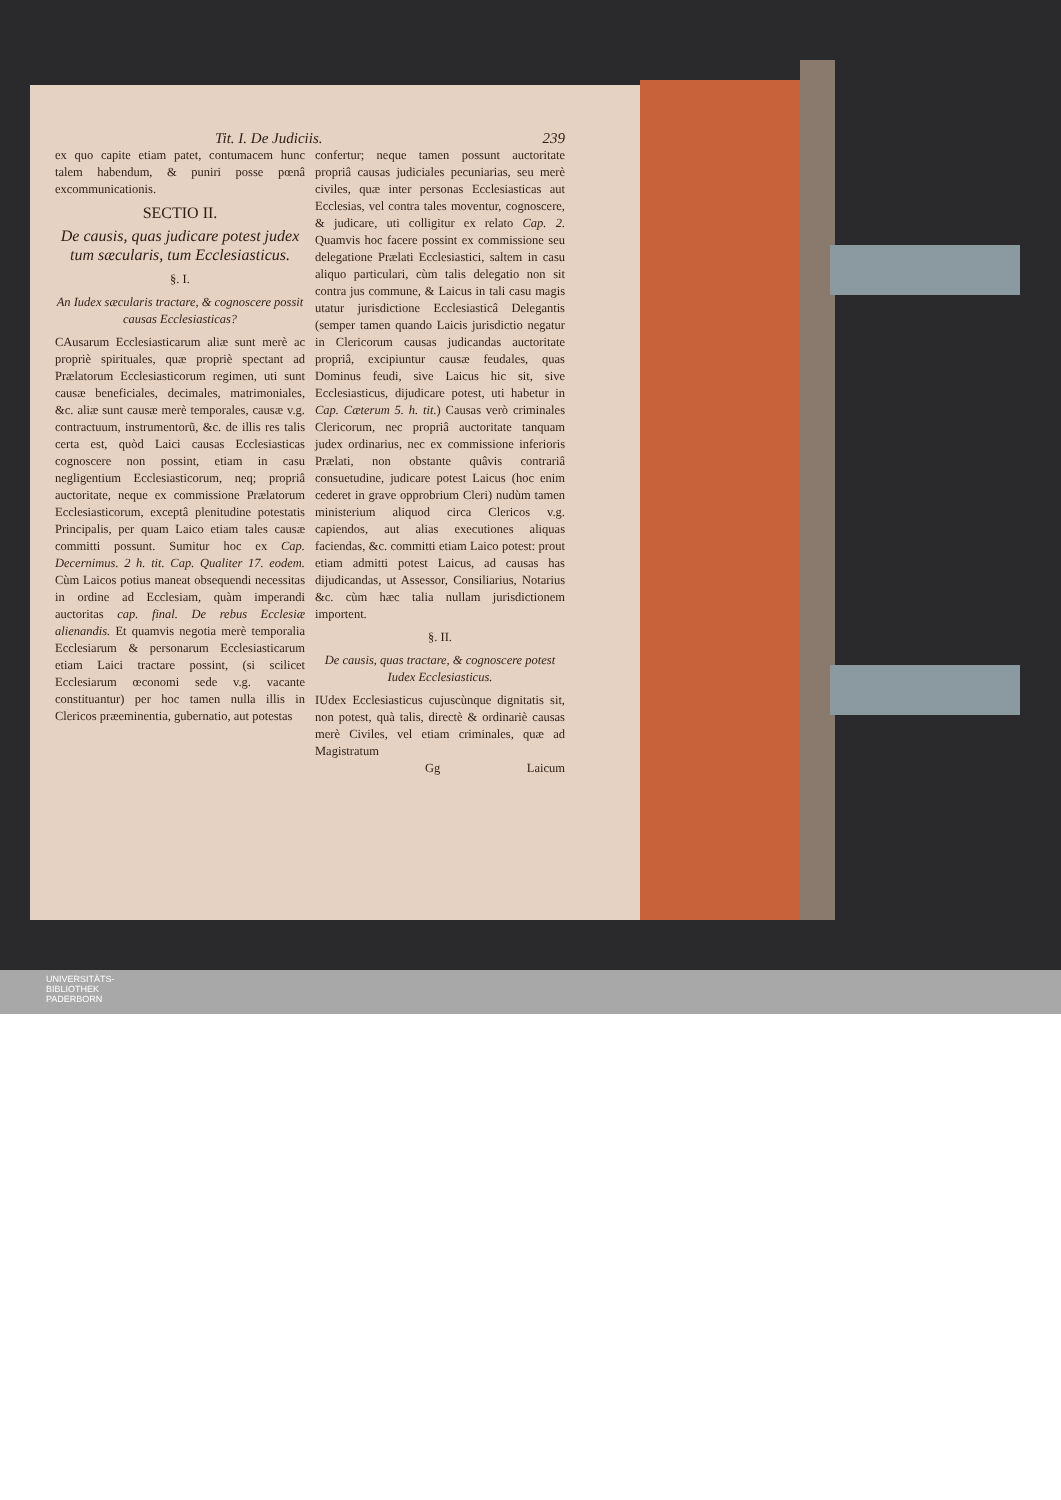Tit. I. De Judiciis. 239
ex quo capite etiam patet, contumacem hunc talem habendum, & puniri posse pœnâ excommunicationis.
SECTIO II.
De causis, quas judicare potest judex tum sæcularis, tum Ecclesiasticus.
§. I.
An Iudex sæcularis tractare, & cognoscere possit causas Ecclesiasticas?
CAusarum Ecclesiasticarum aliæ sunt merè ac propriè spirituales, quæ propriè spectant ad Prælatorum Ecclesiasticorum regimen, uti sunt causæ beneficiales, decimales, matrimoniales, &c. aliæ sunt causæ merè temporales, causæ v.g. contractuum, instrumentorũ, &c. de illis res talis certa est, quòd Laici causas Ecclesiasticas cognoscere non possint, etiam in casu negligentium Ecclesiasticorum, neq; propriâ auctoritate, neque ex commissione Prælatorum Ecclesiasticorum, exceptâ plenitudine potestatis Principalis, per quam Laico etiam tales causæ committi possunt. Sumitur hoc ex Cap. Decernimus. 2 h. tit. Cap. Qualiter 17. eodem. Cùm Laicos potius maneat obsequendi necessitas in ordine ad Ecclesiam, quàm imperandi auctoritas cap. final. De rebus Ecclesiæ alienandis. Et quamvis negotia merè temporalia Ecclesiarum & personarum Ecclesiasticarum etiam Laici tractare possint, (si scilicet Ecclesiarum œconomi sede v.g. vacante constituantur) per hoc tamen nulla illis in Clericos præeminentia, gubernatio, aut potestas
confertur; neque tamen possunt auctoritate propriâ causas judiciales pecuniarias, seu merè civiles, quæ inter personas Ecclesiasticas aut Ecclesias, vel contra tales moventur, cognoscere, & judicare, uti colligitur ex relato Cap. 2. Quamvis hoc facere possint ex commissione seu delegatione Prælati Ecclesiastici, saltem in casu aliquo particulari, cùm talis delegatio non sit contra jus commune, & Laicus in tali casu magis utatur jurisdictione Ecclesiasticâ Delegantis (semper tamen quando Laicis jurisdictio negatur in Clericorum causas judicandas auctoritate propriâ, excipiuntur causæ feudales, quas Dominus feudi, sive Laicus hic sit, sive Ecclesiasticus, dijudicare potest, uti habetur in Cap. Cæterum 5. h. tit.) Causas verò criminales Clericorum, nec propriâ auctoritate tanquam judex ordinarius, nec ex commissione inferioris Prælati, non obstante quâvis contrariâ consuetudine, judicare potest Laicus (hoc enim cederet in grave opprobrium Cleri) nudùm tamen ministerium aliquod circa Clericos v.g. capiendos, aut alias executiones aliquas faciendas, &c. committi etiam Laico potest: prout etiam admitti potest Laicus, ad causas has dijudicandas, ut Assessor, Consiliarius, Notarius &c. cùm hæc talia nullam jurisdictionem importent.
§. II.
De causis, quas tractare, & cognoscere potest Iudex Ecclesiasticus.
IUdex Ecclesiasticus cujuscùnque dignitatis sit, non potest, quà talis, directè & ordinariè causas merè Civiles, vel etiam criminales, quæ ad Magistratum
Gg Laicum
UNIVERSITÄTS-
BIBLIOTHEK
PADERBORN